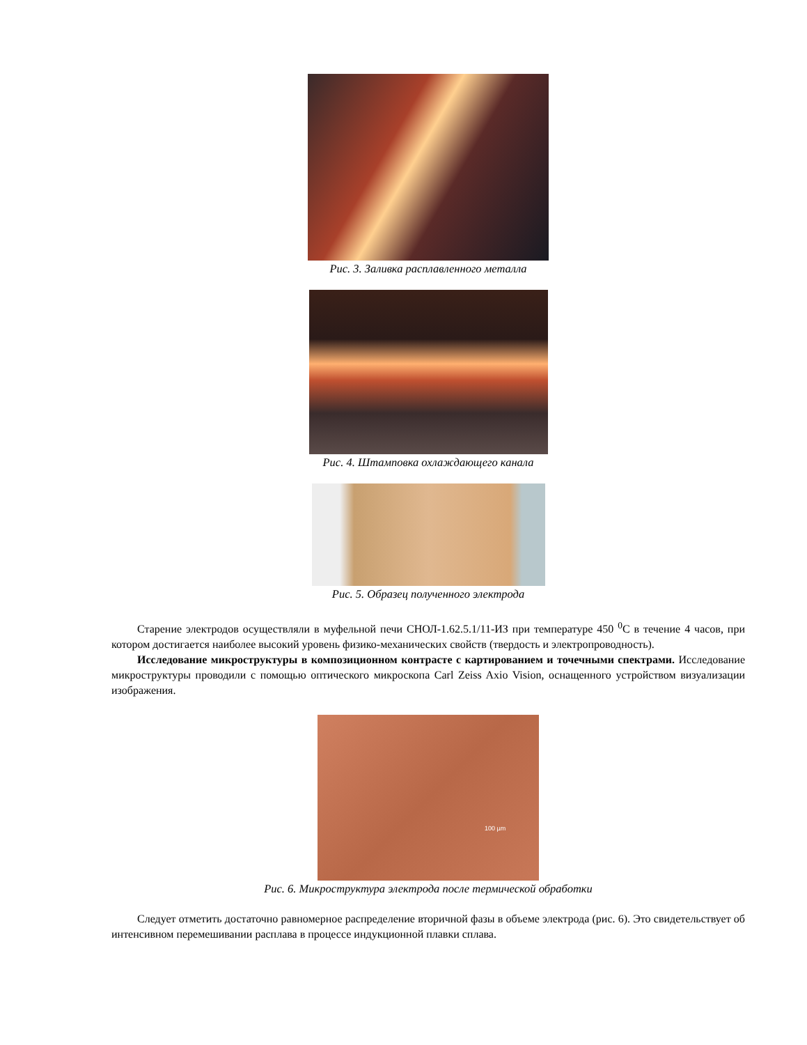Рис. 3. Заливка расплавленного металла
Рис. 4. Штамповка охлаждающего канала
Рис. 5. Образец полученного электрода
Старение электродов осуществляли в муфельной печи СНОЛ-1.62.5.1/11-ИЗ при температуре 450 <sup>0</sup>С в течение 4 часов, при котором достигается наиболее высокий уровень физико-механических свойств (твердость и электропроводность).
Исследование микроструктуры в композиционном контрасте с картированием и точечными спектрами. Исследование микроструктуры проводили с помощью оптического микроскопа Carl Zeiss Axio Vision, оснащенного устройством визуализации изображения.
100 µm
Рис. 6. Микроструктура электрода после термической обработки
Следует отметить достаточно равномерное распределение вторичной фазы в объеме электрода (рис. 6). Это свидетельствует об интенсивном перемешивании расплава в процессе индукционной плавки сплава.